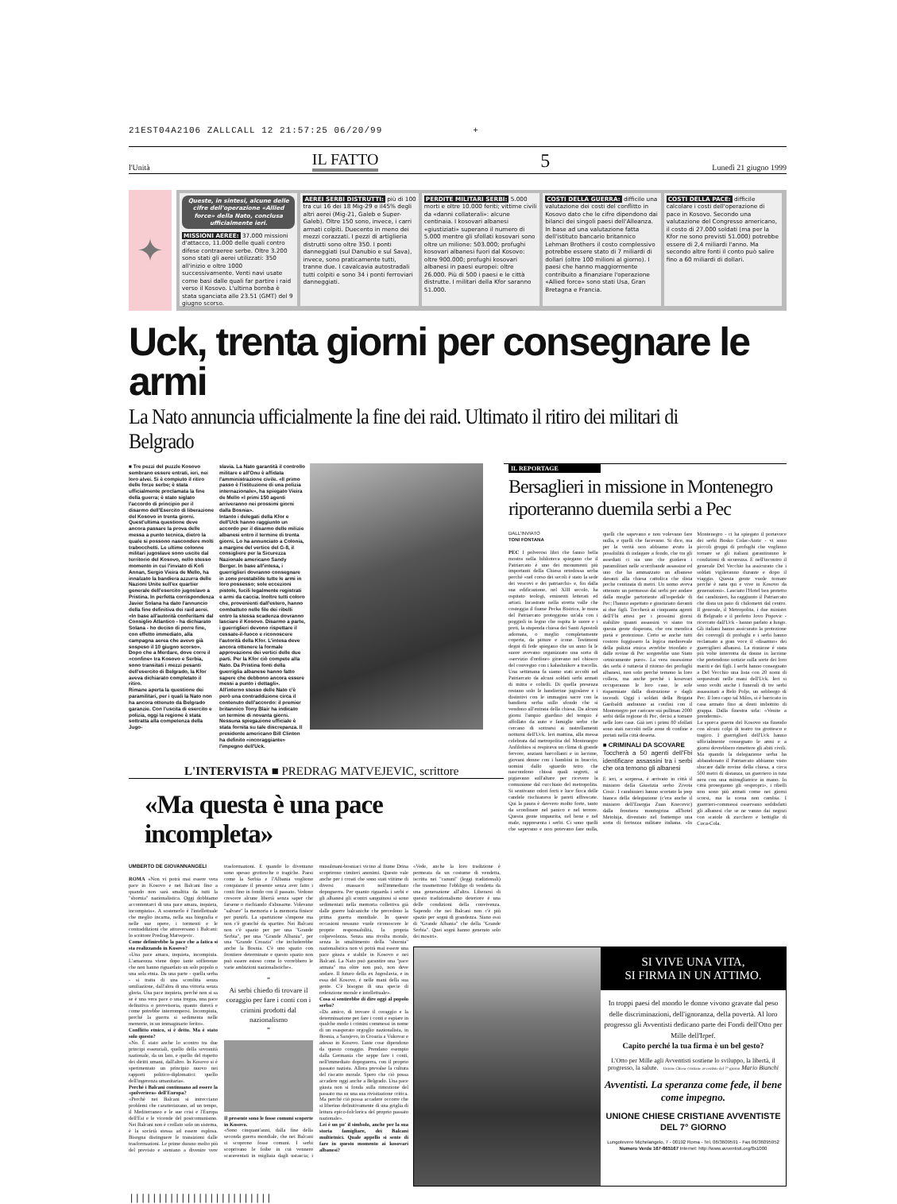21EST04A2106 ZALLCALL 12 21:57:25 06/20/99 +
l'Unità IL FATTO 5 Lunedì 21 giugno 1999
✦
Queste, in sintesi, alcune delle cifre dell'operazione «Allied force» della Nato, conclusa ufficialmente ieri.
MISSIONI AEREE: 37.000 missioni d'attacco, 11.000 delle quali contro difese contraeree serbe. Oltre 3.200 sono stati gli aerei utilizzati: 350 all'inizio e oltre 1000 successivamente. Venti navi usate come basi dalle quali far partire i raid verso il Kosovo. L'ultima bomba è stata sganciata alle 23.51 (GMT) del 9 giugno scorso.
AEREI SERBI DISTRUTTI: più di 100 tra cui 16 dei 18 Mig-29 e il45% degli altri aerei (Mig-21, Galeb e Super-Galeb). Oltre 150 sono, invece, i carri armati colpiti. Duecento in meno dei mezzi corazzati. I pezzi di artiglieria distrutti sono oltre 350. I ponti danneggiati (sul Danubio e sul Sava), invece, sono praticamente tutti, tranne due. I cavalcavia autostradali tutti colpiti e sono 34 i ponti ferroviari danneggiati.
PERDITE MILITARI SERBI: 5.000 morti e oltre 10.000 feriti; vittime civili da «danni collaterali»: alcune centinaia. I kosovari albanesi «giustiziati» superano il numero di 5.000 mentre gli sfollati kosovari sono oltre un milione: 503.000; profughi kosovari albanesi fuori dal Kosovo: oltre 900.000; profughi kosovari albanesi in paesi europei: oltre 26.000. Più di 500 i paesi e le città distrutte. I militari della Kfor saranno 51.000.
COSTI DELLA GUERRA: difficile una valutazione dei costi del conflitto in Kosovo dato che le cifre dipendono dai bilanci dei singoli paesi dell'Alleanza. In base ad una valutazione fatta dell'istituto bancario britannico Lehman Brothers il costo complessivo potrebbe essere stato di 7 miliardi di dollari (oltre 100 milioni al giorno). I paesi che hanno maggiormente contribuito a finanziare l'operazione «Allied force» sono stati Usa, Gran Bretagna e Francia.
COSTI DELLA PACE: difficile calcolare i costi dell'operazione di pace in Kosovo. Secondo una valutazione del Congresso americano, il costo di 27.000 soldati (ma per la Kfor ne sono previsti 51.000) potrebbe essere di 2,4 miliardi l'anno. Ma secondo altre fonti il conto può salire fino a 60 miliardi di dollari.
Uck, trenta giorni per consegnare le armi
La Nato annuncia ufficialmente la fine dei raid. Ultimato il ritiro dei militari di Belgrado
■ Tre pezzi del puzzle Kosovo sembrano essere entrati, ieri, nei loro alvei. Si è compiuto il ritiro delle forze serbe; è stata ufficialmente proclamata la fine della guerra; è stato siglato l'accordo di principio per il disarmo dell'Esercito di liberazione del Kosovo in trenta giorni. Quest'ultima questione deve ancora passare la prova delle messa a punto tecnica, dietro la quale si possono nascondere molti trabocchetti. Le ultime colonne militari jugoslave sono uscite dal territorio del Kosovo, nello stesso momento in cui l'inviato di Kofi Annan, Sergio Vieira de Mello, ha innalzato la bandiera azzurra delle Nazioni Unite sull'ex quartier generale dell'esercito jugoslavo a Pristina. In perfetta corrispondenza Javier Solana ha dato l'annuncio della fine definitiva dei raid aerei. «In base all'autorità conferitami dal Consiglio Atlantico - ha dichiarato Solana - ho deciso di porre fine, con effetto immediato, alla campagna aerea che avevo già sospeso il 10 giugno scorso». Dopo che a Merdare, dove corre il «confine» tra Kosovo e Serbia, sono transitati i mezzi pesanti dell'esercito di Belgrado, la Kfor aveva dichiarato completato il ritiro.
Rimane aperta la questione dei paramilitari, per i quali la Nato non ha ancora ottenuto da Belgrado garanzie. Con l'uscita di esercito e polizia, oggi la regione è stata sottratta alla competenza della Jugo-
slavia. La Nato garantità il controllo militare e all'Onu è affidata l'amministrazione civile. «Il primo passo è l'istituzione di una polizia internazionale», ha spiegato Vieira de Mello «I primi 150 agenti arriveranno nei prossimi giorni dalla Bosnia».
Intanto i delegati della Kfor e dell'Uck hanno raggiunto un accordo per il disarmo delle milizie albanesi entro il termine di trenta giorni. Lo ha annunciato a Colonia, a margine del vertice del G-8, il consigliere per la Sicurezza Nazionale americano Sandy Berger. In base all'intesa, i guerriglieri dovranno consegnare in zone prestabilite tutte le armi in loro possesso; sole eccezioni pistole, fucili legalmente registrati e armi da caccia. Inoltre tutti coloro che, provenienti dall'estero, hanno combattuto nelle file dei ribelli entro la stessa scadenza dovranno lasciare il Kosovo. Disarmo a parte, i guerriglieri devono rispettare il cessate-il-fuoco e riconoscere l'autorità della Kfor. L'intesa deve ancora ottenere la formale approvazione dei vertici delle due parti. Per la Kfor ciò compete alla Nato. Da Pristina fonti della guerriglia albanese hanno fatto sapere che debbono ancora essere messi a punto i dettagli». All'interno stesso delle Nato c'è però una contraddizione circa il contenuto dell'accordo: il premier britannico Tony Blair ha indicato un termine di novanta giorni. Nessuna spiegazione ufficiale è stata fornita su tale discrepanza. Il presidente americano Bill Clinton ha definito «incoraggiante» l'impegno dell'Uck.
IL REPORTAGE
Bersaglieri in missione in Montenegro riporteranno duemila serbi a Pec
DALL'INVIATO
TONI FONTANA
PEC I polverosi libri che fanno bella mostra nella biblioteca spiegano che il Patriarcato è uno dei monumenti più importanti della Chiesa ortodossa serba perché «nel corso dei secoli è stato la sede dei vescovi e dei patriarchi» e, fin dalla sua edificazione, nel XIII secolo, ha ospitato teologi, eminenti letterati ed artisti. Incastrate nella stretta valle che costeggia il fiume Pecka Bistrica, le mura del Patriarcato proteggono un'ala con i poggioli in legno che ospita le suore e i preti, la stupenda chiesa dei Santi Apostoli adornata, o meglio completamente coperta, da pitture e icone. Testimoni degni di fede spiegano che un anno fa le suore avevano organizzato una sorta di «servizio d'ordine» giravano nel chiosco del convegno con i kalashnikov a tracolla. Una settimana fa siamo stati accolti nel Patriarcato da alcuni soldati serbi armati di mitra e coltelli. Di quella presenza restano solo le bandierine jugoslave e i distintivi con le immagini sacre con la bandiera serba sullo sfondo che si vendono all'entrata della chiesa. Da alcuni giorni l'ampio giardino del tempio è affollato da auto e famiglie serbe che cercano di sottrarsi ai rastrellamenti notturni dell'Uck. Ieri mattina, alla messa celebrata dal metropolita del Montenegro Anfilohios si respirava un clima di grande fervore, anziani barcollanti e in lacrime, giovani donne con i bambini in braccio, uomini dallo sguardo tetro che nascondono chissà quali segreti, si pigiavano sull'altare per ricevere la comunione dal cucchiaio del metropolita. Si sentivano odori forti e luce fioca delle candele rischiarava le pareti affrescate. Qui la paura è davvero molto forte, tanto da sconfinare nel panico e nel terrore. Questa gente impaurita, nel bene e nel male, rappresenta i serbi. Ci sono quelli che sapevano e non potevano fare nulla, quelli che sapevano e non volevano fare nulla, e quelli che facevano. Si dice, ma per la verità non abbiamo avuto la possibilità di indagare a fondo, che tra gli assediati ci sia uno che guidava i paramilitari nelle scorribande assassine ed uno che ha ammazzato un albanese davanti alla chiesa cattolica che dista poche centinaia di metri. Un uomo aveva ottenuto un permesso dai serbi per andare dalla moglie partoriente all'ospedale di Pec; l'hanno aspettato e giustiziato davanti ai due figli. Toccherà ai cinquanta agenti dell'Fbi attesi per i prossimi giorni stabilire quanti assassini vi siano tra questa gente disperata, che ora mendica pietà e protezione. Certo se anche tutti costoro fuggissero la logica medioevale della pulizia etnica avrebbe trionfato e dalle rovine di Pec sorgerebbe uno Stato «etnicamente puro». La vera ossessione dei serbi è tuttavia il ritorno dei profughi albanesi, non solo perché temono la loro collera, ma anche perché i kosovari occuperanno le loro case, le sole risparmiate dalla distruzione e dagli incendi. Oggi i soldati della Brigata Garibaldi andranno ai confini con il Montenegro per caricare sui pullman 2000 serbi della regione di Pec, decisi a tornare nelle loro case. Già ieri i primi 80 sfollati sono stati raccolti nelle zone di confine e portati nella città deserta.
■ CRIMINALI DA SCOVARE
Toccherà a 50 agenti dell'Fbi identificare assassini tra i serbi che ora temono gli albanesi
E ieri, a sorpresa, è arrivato in città il ministro della Giustizia serbo Zivota Cosic. I carabinieri hanno scortato la jeep bianca della delegazione (c'era anche il ministro dell'Energia Zuan Knecevic) dalla frontiera montegrina all'hotel Metohija, diventato nel frattempo una sorta di fortezza militare italiana. «In Montenegro - ci ha spiegato il portavoce dei serbi Bosko Colac-Antic - vi sono piccoli gruppi di profughi che vogliono tornare se gli italiani garantiranno le condizioni di sicurezza. E nell'incontro il generale Del Vecchio ha assicurato che i soldati vigileranno durante e dopo il viaggio. Questa gente vuole tornare perché è nata qui e vive in Kosovo da generazioni». Lasciato l'Hotel ben protetto dai carabinieri, ha raggiunto il Patriarcato che dista un paio di chilometri dal centro. Il generale, il Metropolita, i due ministri di Belgrado e il prefetto Jovo Popovic - ricercato dall'Uck - hanno parlato a lungo. Gli italiani hanno assicurato la protezione dei convogli di profughi e i serbi hanno reclamato a gran voce il «disarmo» dei guerriglieri albanesi. La riunione è stata più volte interrotta da donne in lacrime che pretendono notizie sulla sorte dei loro mariti e dei figli. I serbi hanno consegnato a Del Vecchio una lista con 20 nomi di sequestrati nelle mani dell'Uck. Ieri si sono svolti anche i funerali di tre serbi assassinati a Belo Polje, un sobborgo di Pec. Il loro capo tal Milos, si è barricato in casa armato fino ai denti imbottito di grappa. Dalla finestra urla: «Venite a prendermi».
La sporca guerra del Kosovo sta finendo con alcuni colpi di teatro tra grottesco e tragico. I guerriglieri dell'Uck hanno ufficialmente consegnato le armi e a giorni dovrebbero rimettere gli abiti civili. Ma quando la delegazione serba ha abbandonato il Patriarcato abbiamo visto sbucare dalle rovine della chiesa, a circa 500 metri di distanza, un guerriero in tuta nera con una mitragliatrice in mano. In città proseguono gli «espropri», i ribelli non sono più armati come nei giorni scorsi, ma la scena non cambia. I guerrieri-commessi osservano soddisfatti gli albanesi che se ne vanno dai negozi con scatole di zucchero e bottiglie di Coca-Cola.
L'INTERVISTA ■ PREDRAG MATVEJEVIC, scrittore
«Ma questa è una pace incompleta»
UMBERTO DE GIOVANNANGELI
ROMA «Non vi potrà mai essere vera pace in Kosovo e nei Balcani fino a quando non sarà smaltita da tutti la "sbornia" nazionalistica. Oggi dobbiamo accontentarci di una pace amara, inquieta, incompiuta». A sostenerlo è l'intellettuale che meglio incarna, nella sua biografia e nelle sue opere, i tormenti e le contraddizioni che attraversano i Balcani: lo scrittore Predrag Matvejevic.
Come definirebbe la pace che a fatica si sta realizzando in Kosovo?
«Una pace amara, inquieta, incompiuta. L'amarezza viene dopo tante sofferenze che non hanno riguardato un solo popolo o una sola etnia. Da una parte - quella serba - si tratta di una sconfitta senza umiliazione, dall'altra di una vittoria senza gloria. Una pace inquieta, perché non si sa se è una vera pace o una tregua, una pace definitiva o provvisoria, quanto durerà e come potrebbe interrompersi. Incompiuta, perché la guerra si sedimenta nelle memorie, in un immaginario ferito».
Conflitto etnico, si è detto. Ma è stato solo questo?
«No. È stato anche lo scontro tra due principi essenziali, quello della sovranità nazionale, da un lato, e quello del rispetto dei diritti umani, dall'altro. In Kosovo si è sperimentato un principio nuovo nei rapporti politico-diplomatici: quello dell'ingerenza umanitaria».
Perché i Balcani continuano ad essere la «polveriera» dell'Europa?
«Perchè nei Balcani si intrecciano problemi che caratterizzano, ad un tempo, il Mediterraneo e le sue crisi e l'Europa dell'Est e le vicende del postcomunismo. Nei Balcani non è crollato solo un sistema, è la società stessa ad essere esplosa. Bisogna distinguere le transizioni dalle trasformazioni. Le prime durano molto più del previsto e stentano a divenire vere trasformazioni. E quando lo diventano sono spesso grottesche o tragiche. Paesi come la Serbia e l'Albania vogliono conquistare il presente senza aver fatto i conti fino in fondo con il passato. Vedono crescere alcune libertà senza saper che farsene o rischiando d'abusarne. Volevano "salvare" la memoria e la memoria finisce per punirli. La spartizione s'impone ma non c'è granché da spartire. Nei Balcani non c'è spazio per per una "Grande Serbia", per una "Grande Albania", per una "Grande Croazia" che includerebbe anche la Bosnia. C'è uno spazio con frontiere determinate e questo spazio non può essere esteso come lo vorrebbero le varie ambizioni nazionalistiche».
"
Ai serbi chiedo di trovare il coraggio per fare i conti con i crimini prodotti dal nazionalismo
"
Il presente sono le fosse comuni scoperte in Kosovo.
«Sono cinquant'anni, dalla fine della seconda guerra mondiale, che nei Balcani si scoprono fosse comuni. I serbi scoprivano le foibe in cui vennero scaraventati in migliaia dagli ustascia; i musulmani-bosniaci vicino al fiume Drina scoprirono cimiteri anonimi. Questo vale anche per i croati che sono stati vittime di diversi massacri nell'immediato dopoguerra. Per quanto riguarda i serbi e gli albanesi gli scontri sanguinosi si sono sedimentati nella memoria collettiva già dalle guerre balcaniche che precedono la prima guerra mondiale. In queste occasioni nessuno vuole riconoscere le proprie responsabilità, la propria colpevolezza. Senza una rivolta morale, senza lo smaltimento della "sbornia" nazionalistica non vi potrà mai essere una pace giusta e stabile in Kosovo e nei Balcani. La Nato può garantire una "pace armata" ma oltre non può, non deve andare. Il futuro della ex Jugoslavia, e in essa del Kosovo, è nelle mani della sua gente. C'è bisogno di una specie di redenzione morale e intellettuale».
Cosa si sentirebbe di dire oggi al popolo serbo?
«Da amico, di trovare il coraggio e la determinazione per fare i conti e espiare in qualche modo i crimini commessi in nome di un esasperato orgoglio nazionalista, in Bosnia, a Sarajevo, in Croazia a Vukovar e adesso in Kosovo. Tante cose dipendono da questo coraggio. Prendano esempio dalla Germania che seppe fare i conti, nell'immediato dopoguerra, con il proprio passato nazista. Allora prevalse la cultura del riscatto morale. Spero che ciò possa accadere oggi anche a Belgrado. Una pace giusta non si fonda sulla rimozione del passato ma su una sua rivisitazione critica. Ma perché ciò possa accadere occorre che si liberino definitivamente di una griglia di lettura epico-folclorica del proprio passato nazionale».
Lei è un po' il simbolo, anche per la sua storia famigliare, dei Balcani multietnici. Quale appello si sente di fare in questo momento ai kosovari albanesi?
«Vede, anche la loro tradizione è permeata da un costume di vendetta, iscritta nei "canuni" (leggi tradizionali) che trasmettono l'obbligo di vendetta da una generazione all'altra. Liberarsi di questo tradizionalismo deteriore è una delle condizioni della convivenza. Sapendo che nei Balcani non c'è più spazio per sogni di grandezza. Siano essi di "Grande Albania" che della "Grande Serbia". Quei sogni hanno generato solo dei mostri».
SI VIVE UNA VITA,
SI FIRMA IN UN ATTIMO.
In troppi paesi del mondo le donne vivono gravate dal peso delle discriminazioni, dell'ignoranza, della povertà. Al loro progresso gli Avventisti dedicano parte dei Fondi dell'Otto per Mille dell'Irpef.
Capito perché la tua firma è un bel gesto?
L'Otto per Mille agli Avventisti sostiene lo sviluppo, la libertà, il progresso, la salute. Unione Chiese cristiane avventiste del 7° giorno Mario Bianchi
Avventisti. La speranza come fede, il bene come impegno.
UNIONE CHIESE CRISTIANE AVVENTISTE DEL 7° GIORNO
Lungotevere Michelangelo, 7 - 00192 Roma - Tel. 06/3609591 - Fax 06/36095952
Numero Verde 167-865167 Internet: http://www.avventisti.org/8x1000
|||||||||||||||||||||||||